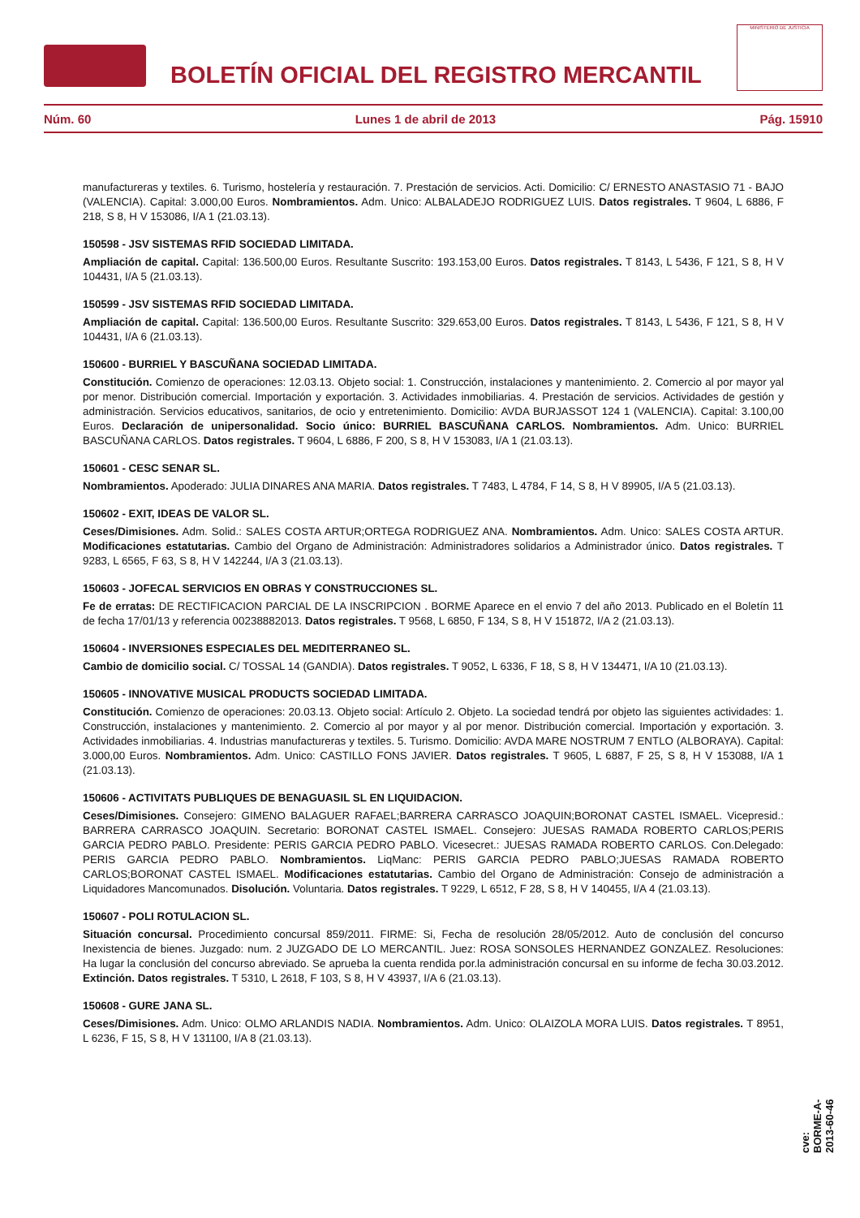BOLETÍN OFICIAL DEL REGISTRO MERCANTIL
MINISTERIO DE JUSTICIA
Núm. 60 Lunes 1 de abril de 2013 Pág. 15910
manufactureras y textiles. 6. Turismo, hostelería y restauración. 7. Prestación de servicios. Acti. Domicilio: C/ ERNESTO ANASTASIO 71 - BAJO (VALENCIA). Capital: 3.000,00 Euros. Nombramientos. Adm. Unico: ALBALADEJO RODRIGUEZ LUIS. Datos registrales. T 9604, L 6886, F 218, S 8, H V 153086, I/A 1 (21.03.13).
150598 - JSV SISTEMAS RFID SOCIEDAD LIMITADA.
Ampliación de capital. Capital: 136.500,00 Euros. Resultante Suscrito: 193.153,00 Euros. Datos registrales. T 8143, L 5436, F 121, S 8, H V 104431, I/A 5 (21.03.13).
150599 - JSV SISTEMAS RFID SOCIEDAD LIMITADA.
Ampliación de capital. Capital: 136.500,00 Euros. Resultante Suscrito: 329.653,00 Euros. Datos registrales. T 8143, L 5436, F 121, S 8, H V 104431, I/A 6 (21.03.13).
150600 - BURRIEL Y BASCUÑANA SOCIEDAD LIMITADA.
Constitución. Comienzo de operaciones: 12.03.13. Objeto social: 1. Construcción, instalaciones y mantenimiento. 2. Comercio al por mayor yal por menor. Distribución comercial. Importación y exportación. 3. Actividades inmobiliarias. 4. Prestación de servicios. Actividades de gestión y administración. Servicios educativos, sanitarios, de ocio y entretenimiento. Domicilio: AVDA BURJASSOT 124 1 (VALENCIA). Capital: 3.100,00 Euros. Declaración de unipersonalidad. Socio único: BURRIEL BASCUÑANA CARLOS. Nombramientos. Adm. Unico: BURRIEL BASCUÑANA CARLOS. Datos registrales. T 9604, L 6886, F 200, S 8, H V 153083, I/A 1 (21.03.13).
150601 - CESC SENAR SL.
Nombramientos. Apoderado: JULIA DINARES ANA MARIA. Datos registrales. T 7483, L 4784, F 14, S 8, H V 89905, I/A 5 (21.03.13).
150602 - EXIT, IDEAS DE VALOR SL.
Ceses/Dimisiones. Adm. Solid.: SALES COSTA ARTUR;ORTEGA RODRIGUEZ ANA. Nombramientos. Adm. Unico: SALES COSTA ARTUR. Modificaciones estatutarias. Cambio del Organo de Administración: Administradores solidarios a Administrador único. Datos registrales. T 9283, L 6565, F 63, S 8, H V 142244, I/A 3 (21.03.13).
150603 - JOFECAL SERVICIOS EN OBRAS Y CONSTRUCCIONES SL.
Fe de erratas: DE RECTIFICACION PARCIAL DE LA INSCRIPCION . BORME Aparece en el envio 7 del año 2013. Publicado en el Boletín 11 de fecha 17/01/13 y referencia 00238882013. Datos registrales. T 9568, L 6850, F 134, S 8, H V 151872, I/A 2 (21.03.13).
150604 - INVERSIONES ESPECIALES DEL MEDITERRANEO SL.
Cambio de domicilio social. C/ TOSSAL 14 (GANDIA). Datos registrales. T 9052, L 6336, F 18, S 8, H V 134471, I/A 10 (21.03.13).
150605 - INNOVATIVE MUSICAL PRODUCTS SOCIEDAD LIMITADA.
Constitución. Comienzo de operaciones: 20.03.13. Objeto social: Artículo 2. Objeto. La sociedad tendrá por objeto las siguientes actividades: 1. Construcción, instalaciones y mantenimiento. 2. Comercio al por mayor y al por menor. Distribución comercial. Importación y exportación. 3. Actividades inmobiliarias. 4. Industrias manufactureras y textiles. 5. Turismo. Domicilio: AVDA MARE NOSTRUM 7 ENTLO (ALBORAYA). Capital: 3.000,00 Euros. Nombramientos. Adm. Unico: CASTILLO FONS JAVIER. Datos registrales. T 9605, L 6887, F 25, S 8, H V 153088, I/A 1 (21.03.13).
150606 - ACTIVITATS PUBLIQUES DE BENAGUASIL SL EN LIQUIDACION.
Ceses/Dimisiones. Consejero: GIMENO BALAGUER RAFAEL;BARRERA CARRASCO JOAQUIN;BORONAT CASTEL ISMAEL. Vicepresid.: BARRERA CARRASCO JOAQUIN. Secretario: BORONAT CASTEL ISMAEL. Consejero: JUESAS RAMADA ROBERTO CARLOS;PERIS GARCIA PEDRO PABLO. Presidente: PERIS GARCIA PEDRO PABLO. Vicesecret.: JUESAS RAMADA ROBERTO CARLOS. Con.Delegado: PERIS GARCIA PEDRO PABLO. Nombramientos. LiqManc: PERIS GARCIA PEDRO PABLO;JUESAS RAMADA ROBERTO CARLOS;BORONAT CASTEL ISMAEL. Modificaciones estatutarias. Cambio del Organo de Administración: Consejo de administración a Liquidadores Mancomunados. Disolución. Voluntaria. Datos registrales. T 9229, L 6512, F 28, S 8, H V 140455, I/A 4 (21.03.13).
150607 - POLI ROTULACION SL.
Situación concursal. Procedimiento concursal 859/2011. FIRME: Si, Fecha de resolución 28/05/2012. Auto de conclusión del concurso Inexistencia de bienes. Juzgado: num. 2 JUZGADO DE LO MERCANTIL. Juez: ROSA SONSOLES HERNANDEZ GONZALEZ. Resoluciones: Ha lugar la conclusión del concurso abreviado. Se aprueba la cuenta rendida por.la administración concursal en su informe de fecha 30.03.2012. Extinción. Datos registrales. T 5310, L 2618, F 103, S 8, H V 43937, I/A 6 (21.03.13).
150608 - GURE JANA SL.
Ceses/Dimisiones. Adm. Unico: OLMO ARLANDIS NADIA. Nombramientos. Adm. Unico: OLAIZOLA MORA LUIS. Datos registrales. T 8951, L 6236, F 15, S 8, H V 131100, I/A 8 (21.03.13).
cve: BORME-A-2013-60-46